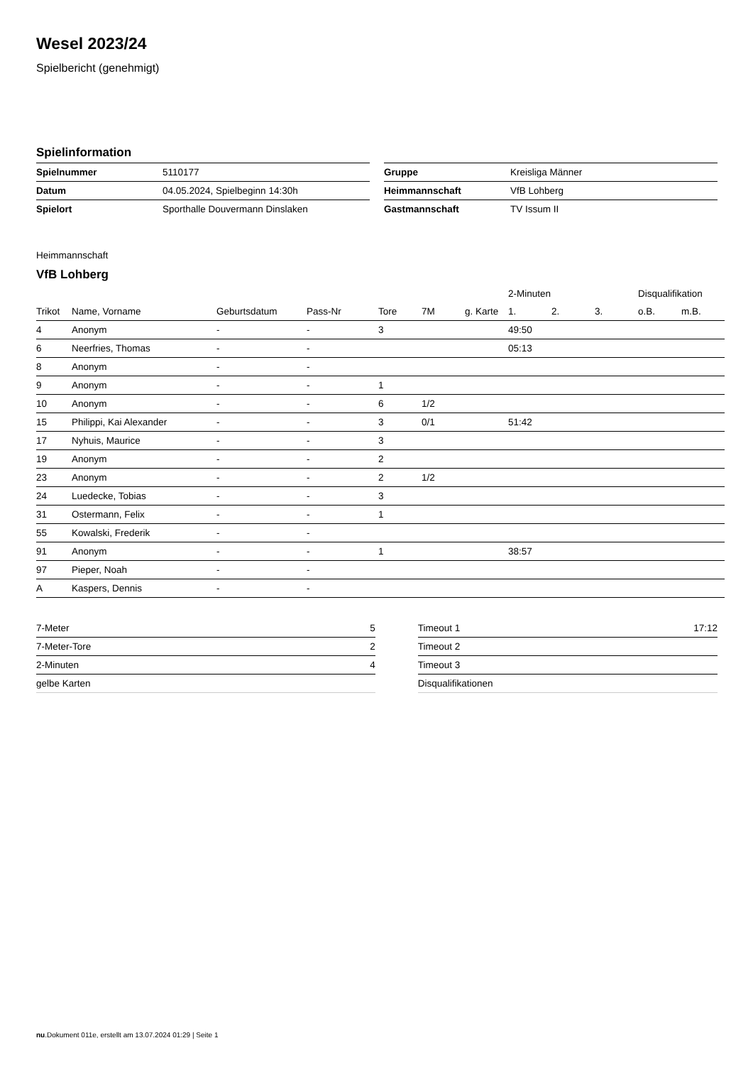Wesel 2023/24
Spielbericht (genehmigt)
Spielinformation
| Spielnummer | 5110177 |
| Datum | 04.05.2024, Spielbeginn 14:30h |
| Spielort | Sporthalle Douvermann Dinslaken |
| Gruppe | Kreisliga Männer |
| Heimmannschaft | VfB Lohberg |
| Gastmannschaft | TV Issum II |
Heimmannschaft
VfB Lohberg
| | | | | | | | 2-Minuten | | | Disqualifikation | |
| --- | --- | --- | --- | --- | --- | --- | --- | --- | --- | --- | --- |
| Trikot | Name, Vorname | Geburtsdatum | Pass-Nr | Tore | 7M | g. Karte | 1. | 2. | 3. | o.B. | m.B. |
| 4 | Anonym | - | - | 3 | | | 49:50 | | | | |
| 6 | Neerfries, Thomas | - | - | | | | 05:13 | | | | |
| 8 | Anonym | - | - | | | | | | | | |
| 9 | Anonym | - | - | 1 | | | | | | | |
| 10 | Anonym | - | - | 6 | 1/2 | | | | | | |
| 15 | Philippi, Kai Alexander | - | - | 3 | 0/1 | | 51:42 | | | | |
| 17 | Nyhuis, Maurice | - | - | 3 | | | | | | | |
| 19 | Anonym | - | - | 2 | | | | | | | |
| 23 | Anonym | - | - | 2 | 1/2 | | | | | | |
| 24 | Luedecke, Tobias | - | - | 3 | | | | | | | |
| 31 | Ostermann, Felix | - | - | 1 | | | | | | | |
| 55 | Kowalski, Frederik | - | - | | | | | | | | |
| 91 | Anonym | - | - | 1 | | | 38:57 | | | | |
| 97 | Pieper, Noah | - | - | | | | | | | | |
| A | Kaspers, Dennis | - | - | | | | | | | | |
| 7-Meter | 5 |
| 7-Meter-Tore | 2 |
| 2-Minuten | 4 |
| gelbe Karten | |
| Timeout 1 | 17:12 |
| Timeout 2 | |
| Timeout 3 | |
| Disqualifikationen | |
nu.Dokument 011e, erstellt am 13.07.2024 01:29 | Seite 1